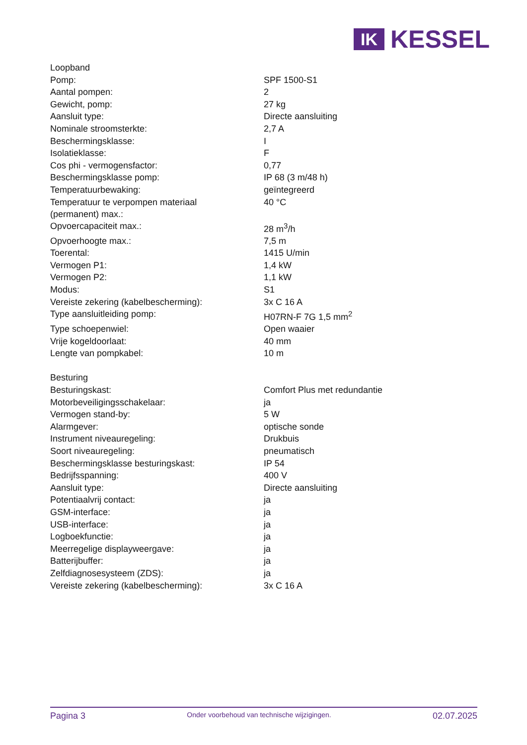IK
KESSEL
| Loopband | |
| Pomp: | SPF 1500-S1 |
| Aantal pompen: | 2 |
| Gewicht, pomp: | 27 kg |
| Aansluit type: | Directe aansluiting |
| Nominale stroomsterkte: | 2,7 A |
| Beschermingsklasse: | I |
| Isolatieklasse: | F |
| Cos phi - vermogensfactor: | 0,77 |
| Beschermingsklasse pomp: | IP 68 (3 m/48 h) |
| Temperatuurbewaking: | geïntegreerd |
| Temperatuur te verpompen materiaal (permanent) max.: | 40 °C |
| Opvoercapaciteit max.: | 28 m<sup>3</sup>/h |
| Opvoerhoogte max.: | 7,5 m |
| Toerental: | 1415 U/min |
| Vermogen P1: | 1,4 kW |
| Vermogen P2: | 1,1 kW |
| Modus: | S1 |
| Vereiste zekering (kabelbescherming): | 3x C 16 A |
| Type aansluitleiding pomp: | H07RN-F 7G 1,5 mm<sup>2</sup> |
| Type schoepenwiel: | Open waaier |
| Vrije kogeldoorlaat: | 40 mm |
| Lengte van pompkabel: | 10 m |
| Besturing | |
| Besturingskast: | Comfort Plus met redundantie |
| Motorbeveiligingsschakelaar: | ja |
| Vermogen stand-by: | 5 W |
| Alarmgever: | optische sonde |
| Instrument niveauregeling: | Drukbuis |
| Soort niveauregeling: | pneumatisch |
| Beschermingsklasse besturingskast: | IP 54 |
| Bedrijfsspanning: | 400 V |
| Aansluit type: | Directe aansluiting |
| Potentiaalvrij contact: | ja |
| GSM-interface: | ja |
| USB-interface: | ja |
| Logboekfunctie: | ja |
| Meerregelige displayweergave: | ja |
| Batterijbuffer: | ja |
| Zelfdiagnosesysteem (ZDS): | ja |
| Vereiste zekering (kabelbescherming): | 3x C 16 A |
Pagina 3 Onder voorbehoud van technische wijzigingen. 02.07.2025